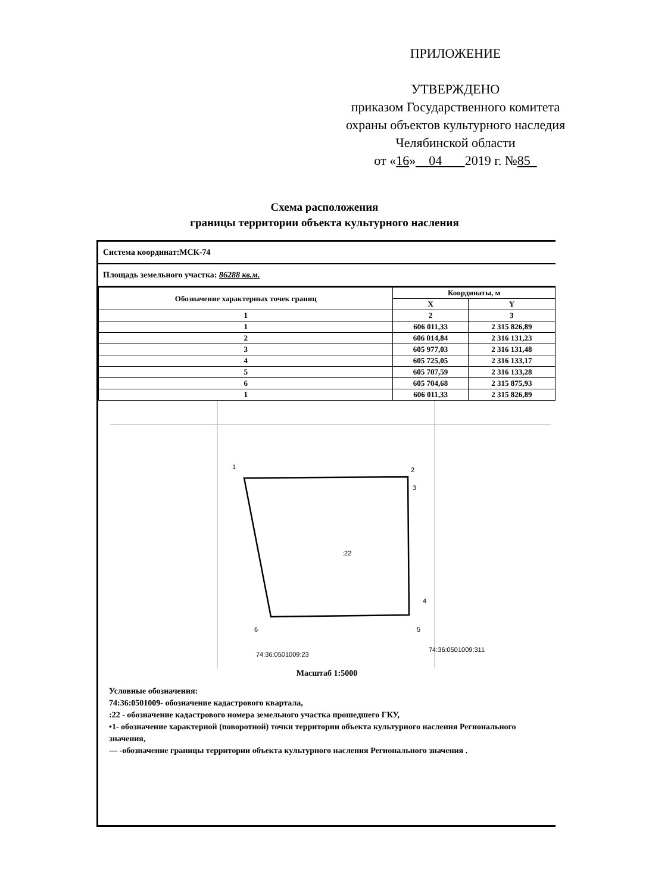ПРИЛОЖЕНИЕ
УТВЕРЖДЕНО
приказом Государственного комитета
охраны объектов культурного наследия
Челябинской области
от «16» 04 2019 г. №85
Схема расположения
границы территории объекта культурного насления
Система координат:МСК-74
Площадь земельного участка: 86288 кв.м.
| Обозначение характерных точек границ | Координаты, м | |
| --- | --- | --- |
| | X | Y |
| 1 | 2 | 3 |
| 1 | 606 011,33 | 2 315 826,89 |
| 2 | 606 014,84 | 2 316 131,23 |
| 3 | 605 977,03 | 2 316 131,48 |
| 4 | 605 725,05 | 2 316 133,17 |
| 5 | 605 707,59 | 2 316 133,28 |
| 6 | 605 704,68 | 2 315 875,93 |
| 1 | 606 011,33 | 2 315 826,89 |
1
2
3
4
5
6
:22
74:36:0501009:23
74:36:0501009:311
Масштаб 1:5000
Условные обозначения:
74:36:0501009- обозначение кадастрового квартала,
:22 - обозначение кадастрового номера земельного участка прошедшего ГКУ,
•1- обозначение характерной (поворотной) точки территории объекта культурного насления Регионального значения,
— -обозначение границы территории объекта культурного насления Регионального значения .